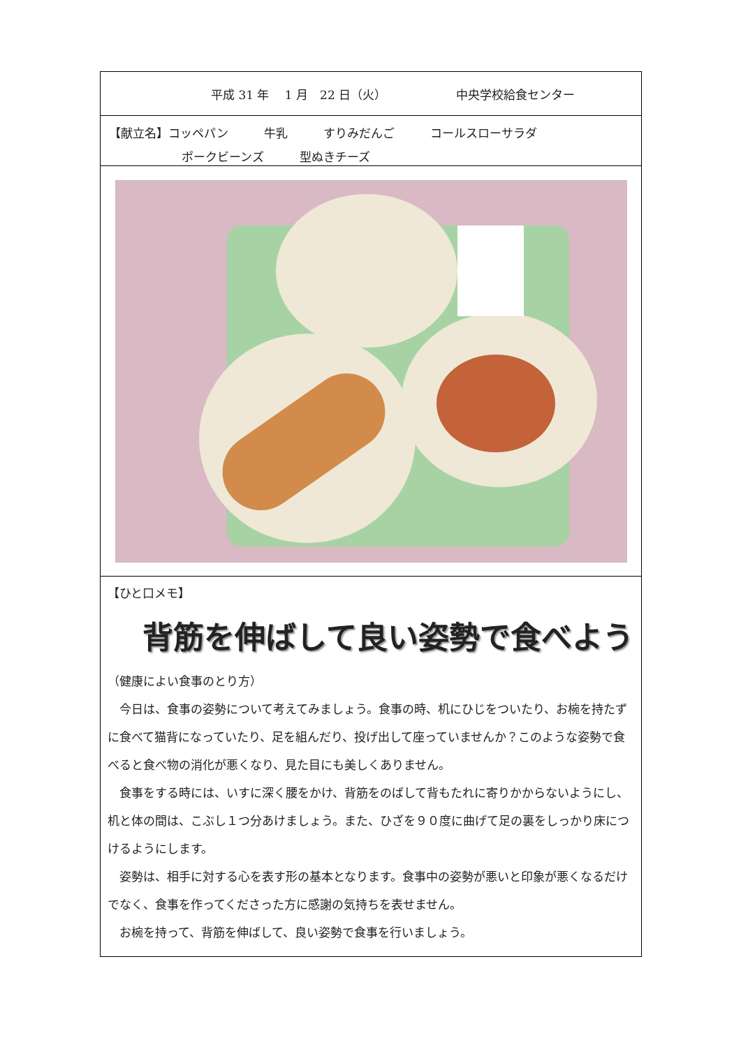平成 31 年　 1 月　22 日（火） 中央学校給食センター
【献立名】コッペパン　　　牛乳　　　すりみだんご　　　コールスローサラダ
ポークビーンズ　　　型ぬきチーズ
【ひと口メモ】
背筋を伸ばして良い姿勢で食べよう
（健康によい食事のとり方）
　今日は、食事の姿勢について考えてみましょう。食事の時、机にひじをついたり、お椀を持たずに食べて猫背になっていたり、足を組んだり、投げ出して座っていませんか？このような姿勢で食べると食べ物の消化が悪くなり、見た目にも美しくありません。
　食事をする時には、いすに深く腰をかけ、背筋をのばして背もたれに寄りかからないようにし、机と体の間は、こぶし１つ分あけましょう。また、ひざを９０度に曲げて足の裏をしっかり床につけるようにします。
　姿勢は、相手に対する心を表す形の基本となります。食事中の姿勢が悪いと印象が悪くなるだけでなく、食事を作ってくださった方に感謝の気持ちを表せません。
　お椀を持って、背筋を伸ばして、良い姿勢で食事を行いましょう。